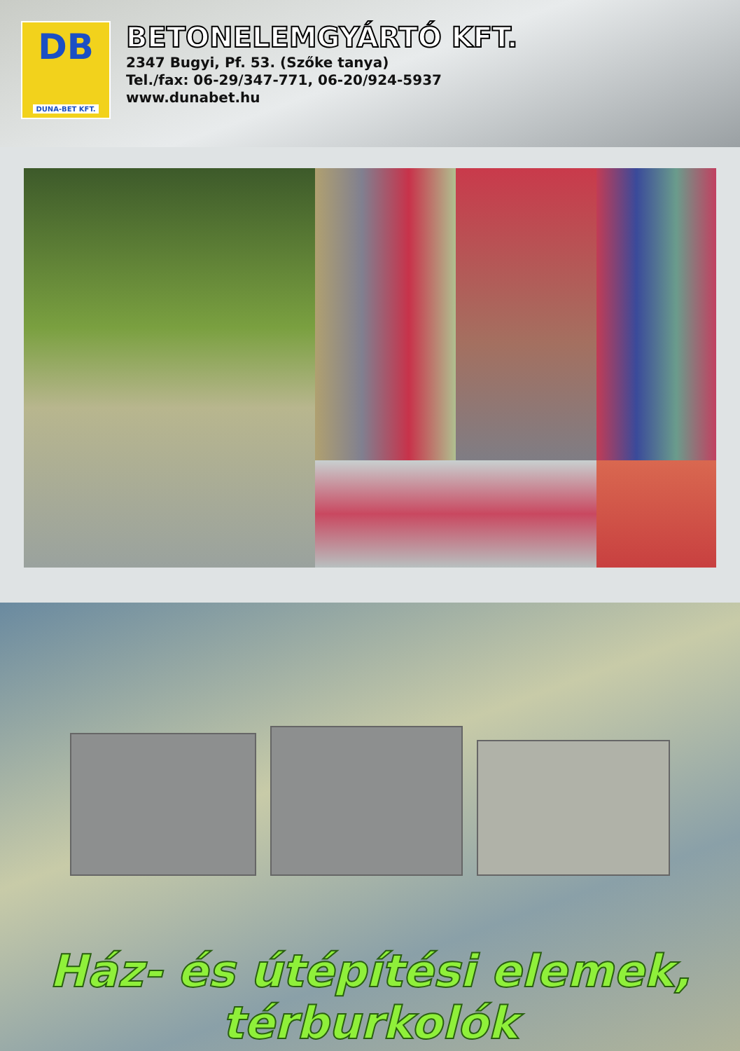DB
DUNA-BET KFT.
BETONELEMGYÁRTÓ KFT.
2347 Bugyi, Pf. 53. (Szőke tanya)
Tel./fax: 06-29/347-771, 06-20/924-5937
www.dunabet.hu
Ház- és útépítési elemek,
térburkolók